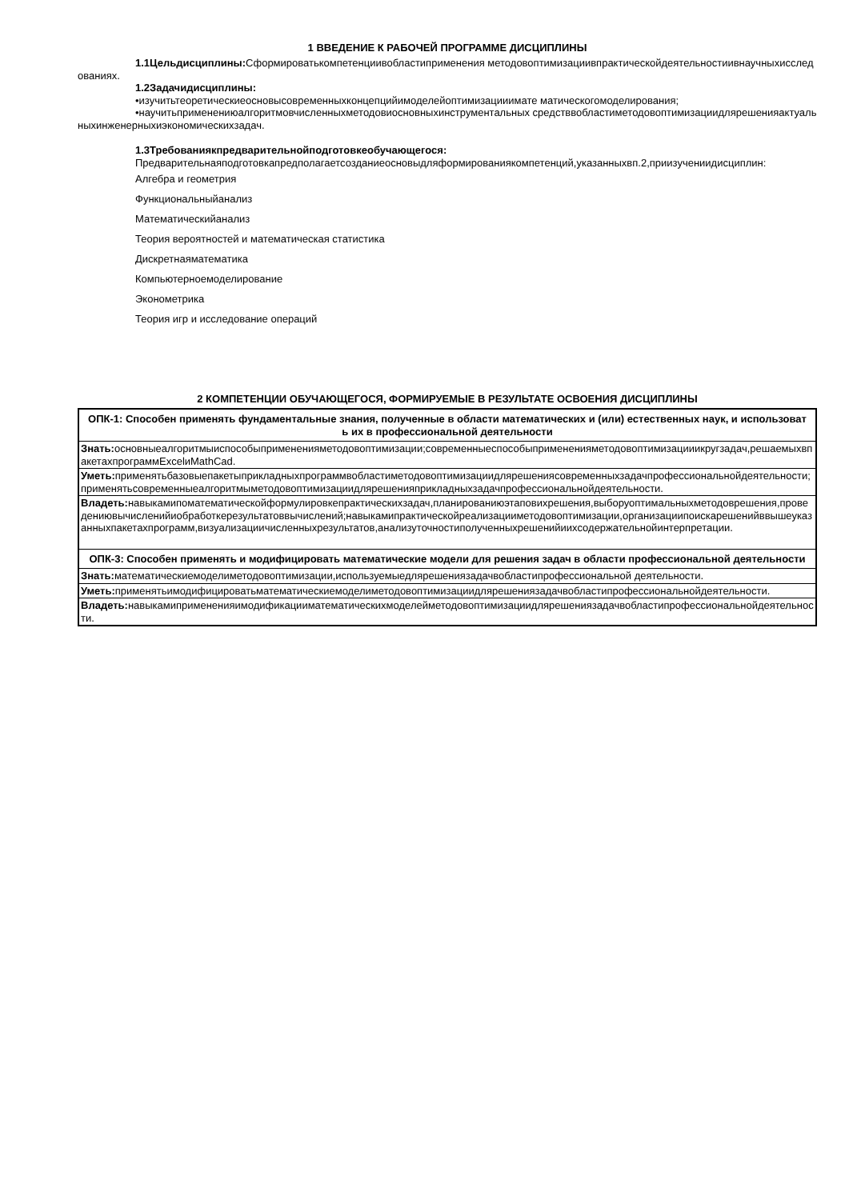1 ВВЕДЕНИЕ К РАБОЧЕЙ ПРОГРАММЕ ДИСЦИПЛИНЫ
1.1Цельдисциплины: Сформироватькомпетенциивобластиприменения методовоптимизациивпрактическойдеятельностиивнаучныхисследованиях.
1.2Задачидисциплины:
•изучитьтеоретическиеосновысовременныхконцепцийимоделейоптимизацииимате матическогомоделирования;
•научитьприменениюалгоритмовчисленныхметодовиосновныхинструментальных средстввобластиметодовоптимизациидлярешенияактуальныхинженерныхиэкономическихзадач.
1.3Требованиякпредварительнойподготовкеобучающегося:
Предварительнаяподготовкапредполагаетсозданиеосновыдляформированиякомпетенций,указанныхвп.2,приизучениидисциплин:
Алгебра и геометрия
Функциональныйанализ
Математическийанализ
Теория вероятностей и математическая статистика
Дискретнаяматематика
Компьютерноемоделирование
Эконометрика
Теория игр и исследование операций
2 КОМПЕТЕНЦИИ ОБУЧАЮЩЕГОСЯ, ФОРМИРУЕМЫЕ В РЕЗУЛЬТАТЕ ОСВОЕНИЯ ДИСЦИПЛИНЫ
| ОПК-1: Способен применять фундаментальные знания, полученные в области математических и (или) естественных наук, и использовать их в профессиональной деятельности |
| Знать: основныеалгоритмыиспособыпримененияметодовоптимизации;современныеспособыпримененияметодовоптимизацииикругзадач,решаемыхвпакетахпрограммExcelиMathCad. |
| Уметь: применятьбазовыепакетыприкладныхпрограммвобластиметодовоптимизациидлярешениясовременныхзадачпрофессиональнойдеятельности;применятьсовременныеалгоритмыметодовоптимизациидлярешенияприкладныхзадачпрофессиональнойдеятельности. |
| Владеть: навыкамипоматематическойформулировкепрактическихзадач,планированиюэтаповихрешения,выборуоптимальныхметодоврешения,проведениювычисленийиобработкерезультатоввычислений;навыкамипрактическойреализацииметодовоптимизации,организациипоискарешенийввышеуказанныхпакетахпрограмм,визуализациичисленныхрезультатов,анализуточностиполученныхрешенийиихсодержательнойинтерпретации. |
| ОПК-3: Способен применять и модифицировать математические модели для решения задач в области профессиональной деятельности |
| Знать: математическиемоделиметодовоптимизации,используемыедлярешениязадачвобластипрофессиональной деятельности. |
| Уметь: применятьимодифицироватьматематическиемоделиметодовоптимизациидлярешениязадачвобластипрофессиональнойдеятельности. |
| Владеть: навыкамипримененияимодификацииматематическихмоделейметодовоптимизациидлярешениязадачвобластипрофессиональнойдеятельности. |